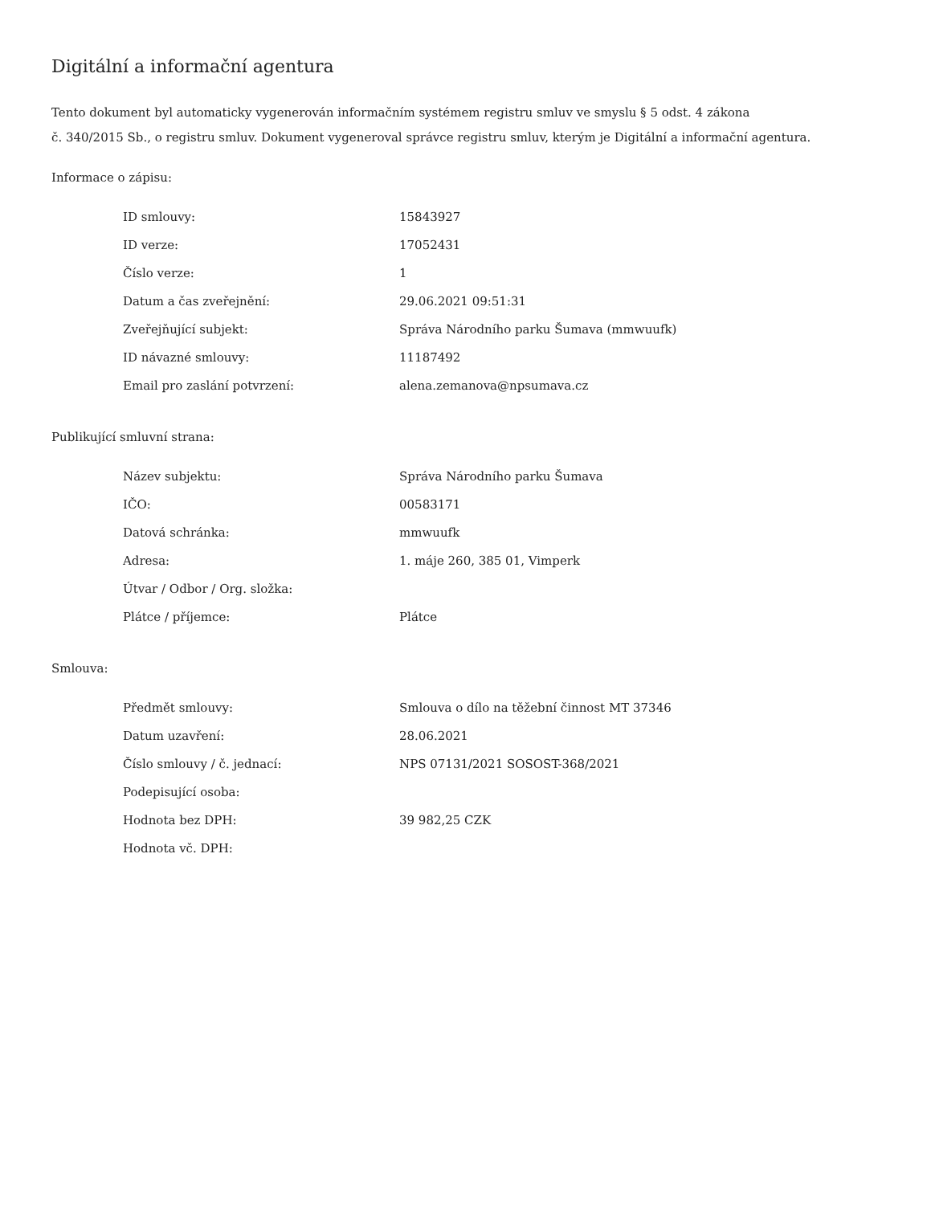Digitální a informační agentura
Tento dokument byl automaticky vygenerován informačním systémem registru smluv ve smyslu § 5 odst. 4 zákona
č. 340/2015 Sb., o registru smluv. Dokument vygeneroval správce registru smluv, kterým je Digitální a informační agentura.
Informace o zápisu:
| ID smlouvy: | 15843927 |
| ID verze: | 17052431 |
| Číslo verze: | 1 |
| Datum a čas zveřejnění: | 29.06.2021 09:51:31 |
| Zveřejňující subjekt: | Správa Národního parku Šumava (mmwuufk) |
| ID návazné smlouvy: | 11187492 |
| Email pro zaslání potvrzení: | alena.zemanova@npsumava.cz |
Publikující smluvní strana:
| Název subjektu: | Správa Národního parku Šumava |
| IČO: | 00583171 |
| Datová schránka: | mmwuufk |
| Adresa: | 1. máje 260, 385 01, Vimperk |
| Útvar / Odbor / Org. složka: | |
| Plátce / příjemce: | Plátce |
Smlouva:
| Předmět smlouvy: | Smlouva o dílo na těžební činnost MT 37346 |
| Datum uzavření: | 28.06.2021 |
| Číslo smlouvy / č. jednací: | NPS 07131/2021 SOSOST-368/2021 |
| Podepisující osoba: | |
| Hodnota bez DPH: | 39 982,25 CZK |
| Hodnota vč. DPH: | |